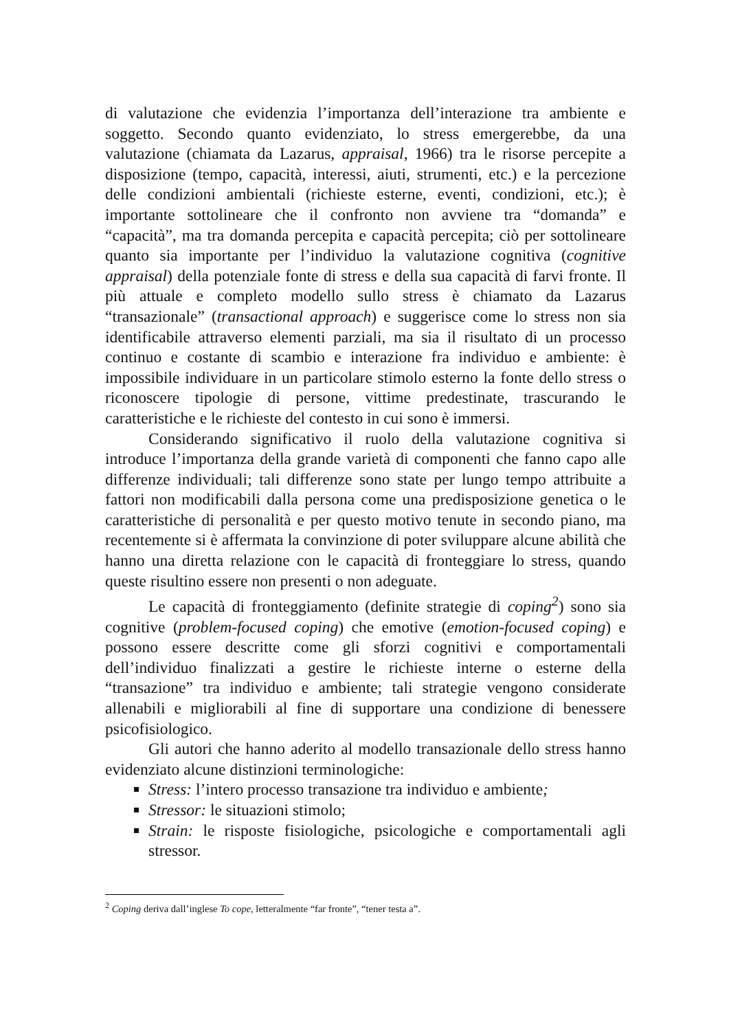di valutazione che evidenzia l’importanza dell’interazione tra ambiente e soggetto. Secondo quanto evidenziato, lo stress emergerebbe, da una valutazione (chiamata da Lazarus, appraisal, 1966) tra le risorse percepite a disposizione (tempo, capacità, interessi, aiuti, strumenti, etc.) e la percezione delle condizioni ambientali (richieste esterne, eventi, condizioni, etc.); è importante sottolineare che il confronto non avviene tra “domanda” e “capacità”, ma tra domanda percepita e capacità percepita; ciò per sottolineare quanto sia importante per l’individuo la valutazione cognitiva (cognitive appraisal) della potenziale fonte di stress e della sua capacità di farvi fronte. Il più attuale e completo modello sullo stress è chiamato da Lazarus “transazionale” (transactional approach) e suggerisce come lo stress non sia identificabile attraverso elementi parziali, ma sia il risultato di un processo continuo e costante di scambio e interazione fra individuo e ambiente: è impossibile individuare in un particolare stimolo esterno la fonte dello stress o riconoscere tipologie di persone, vittime predestinate, trascurando le caratteristiche e le richieste del contesto in cui sono è immersi.
Considerando significativo il ruolo della valutazione cognitiva si introduce l’importanza della grande varietà di componenti che fanno capo alle differenze individuali; tali differenze sono state per lungo tempo attribuite a fattori non modificabili dalla persona come una predisposizione genetica o le caratteristiche di personalità e per questo motivo tenute in secondo piano, ma recentemente si è affermata la convinzione di poter sviluppare alcune abilità che hanno una diretta relazione con le capacità di fronteggiare lo stress, quando queste risultino essere non presenti o non adeguate.
Le capacità di fronteggiamento (definite strategie di coping<sup>2</sup>) sono sia cognitive (problem-focused coping) che emotive (emotion-focused coping) e possono essere descritte come gli sforzi cognitivi e comportamentali dell’individuo finalizzati a gestire le richieste interne o esterne della “transazione” tra individuo e ambiente; tali strategie vengono considerate allenabili e migliorabili al fine di supportare una condizione di benessere psicofisiologico.
Gli autori che hanno aderito al modello transazionale dello stress hanno evidenziato alcune distinzioni terminologiche:
Stress: l’intero processo transazione tra individuo e ambiente;
Stressor: le situazioni stimolo;
Strain: le risposte fisiologiche, psicologiche e comportamentali agli stressor.
<sup>2</sup> Coping deriva dall’inglese To cope, letteralmente “far fronte”, “tener testa a”.